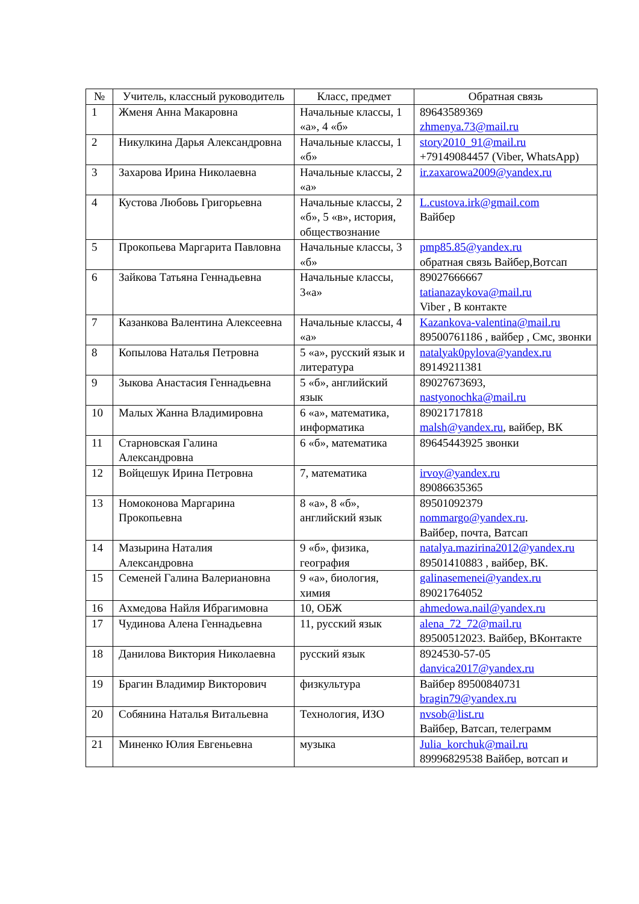| № | Учитель, классный руководитель | Класс, предмет | Обратная связь |
| --- | --- | --- | --- |
| 1 | Жменя Анна Макаровна | Начальные классы, 1 «а», 4 «б» | 89643589369 zhmenya.73@mail.ru |
| 2 | Никулкина Дарья Александровна | Начальные классы, 1 «б» | story2010_91@mail.ru +79149084457 (Viber, WhatsApp) |
| 3 | Захарова Ирина Николаевна | Начальные классы, 2 «а» | ir.zaxarowa2009@yandex.ru |
| 4 | Кустова Любовь Григорьевна | Начальные классы, 2 «б», 5 «в», история, обществознание | L.custova.irk@gmail.com Вайбер |
| 5 | Прокопьева Маргарита Павловна | Начальные классы, 3 «б» | pmp85.85@yandex.ru обратная связь Вайбер,Вотсап |
| 6 | Зайкова Татьяна Геннадьевна | Начальные классы, 3«а» | 89027666667 tatianazaykova@mail.ru Viber , В контакте |
| 7 | Казанкова Валентина Алексеевна | Начальные классы, 4 «а» | Kazankova-valentina@mail.ru 89500761186 , вайбер , Смс, звонки |
| 8 | Копылова Наталья Петровна | 5 «а», русский язык и литература | natalyak0pylova@yandex.ru 89149211381 |
| 9 | Зыкова Анастасия Геннадьевна | 5 «б», английский язык | 89027673693, nastyonochka@mail.ru |
| 10 | Малых Жанна Владимировна | 6 «а», математика, информатика | 89021717818 malsh@yandex.ru , вайбер, ВК |
| 11 | Старновская Галина Александровна | 6 «б», математика | 89645443925 звонки |
| 12 | Войцешук Ирина Петровна | 7, математика | irvoy@yandex.ru 89086635365 |
| 13 | Номоконова Маргарина Прокопьевна | 8 «а», 8 «б», английский язык | 89501092379 nommargo@yandex.ru . Вайбер, почта, Ватсап |
| 14 | Мазырина Наталия Александровна | 9 «б», физика, география | natalya.mazirina2012@yandex.ru 89501410883 , вайбер, ВК. |
| 15 | Семеней Галина Валериановна | 9 «а», биология, химия | galinasemenei@yandex.ru 89021764052 |
| 16 | Ахмедова Найля Ибрагимовна | 10, ОБЖ | ahmedowa.nail@yandex.ru |
| 17 | Чудинова Алена Геннадьевна | 11, русский язык | alena_72_72@mail.ru 89500512023. Вайбер, ВКонтакте |
| 18 | Данилова Виктория Николаевна | русский язык | 8924530-57-05 danvica2017@yandex.ru |
| 19 | Брагин Владимир Викторович | физкультура | Вайбер 89500840731 bragin79@yandex.ru |
| 20 | Собянина Наталья Витальевна | Технология, ИЗО | nvsob@list.ru Вайбер, Ватсап, телеграмм |
| 21 | Миненко Юлия Евгеньевна | музыка | Julia_korchuk@mail.ru 89996829538 Вайбер, вотсап и |